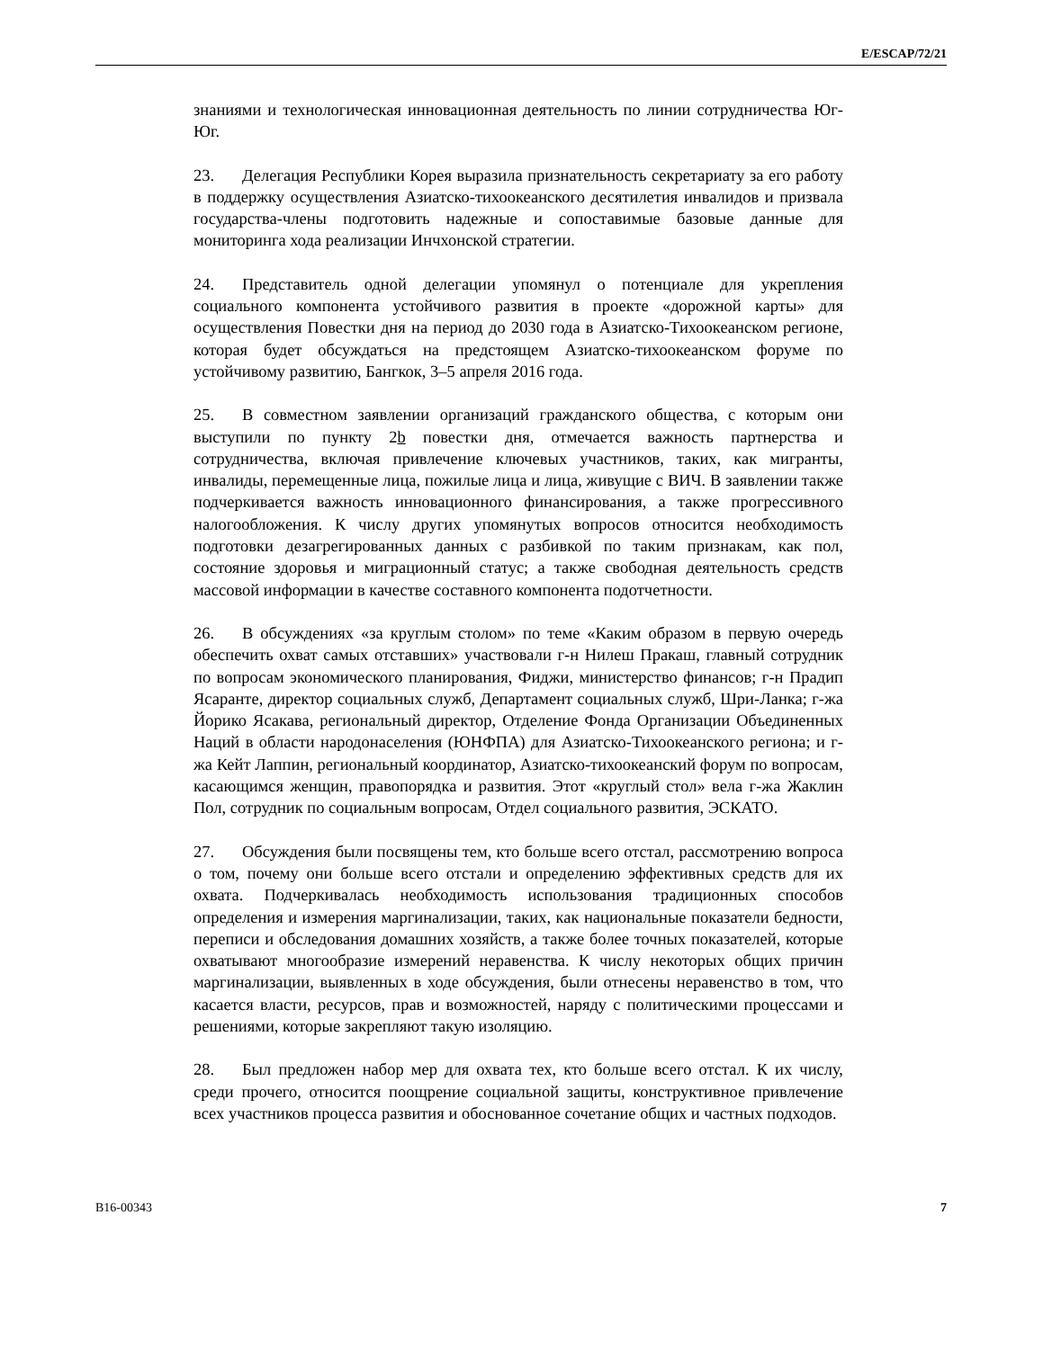E/ESCAP/72/21
знаниями и технологическая инновационная деятельность по линии сотрудничества Юг-Юг.
23. Делегация Республики Корея выразила признательность секретариату за его работу в поддержку осуществления Азиатско-тихоокеанского десятилетия инвалидов и призвала государства-члены подготовить надежные и сопоставимые базовые данные для мониторинга хода реализации Инчхонской стратегии.
24. Представитель одной делегации упомянул о потенциале для укрепления социального компонента устойчивого развития в проекте «дорожной карты» для осуществления Повестки дня на период до 2030 года в Азиатско-Тихоокеанском регионе, которая будет обсуждаться на предстоящем Азиатско-тихоокеанском форуме по устойчивому развитию, Бангкок, 3–5 апреля 2016 года.
25. В совместном заявлении организаций гражданского общества, с которым они выступили по пункту 2b повестки дня, отмечается важность партнерства и сотрудничества, включая привлечение ключевых участников, таких, как мигранты, инвалиды, перемещенные лица, пожилые лица и лица, живущие с ВИЧ. В заявлении также подчеркивается важность инновационного финансирования, а также прогрессивного налогообложения. К числу других упомянутых вопросов относится необходимость подготовки дезагрегированных данных с разбивкой по таким признакам, как пол, состояние здоровья и миграционный статус; а также свободная деятельность средств массовой информации в качестве составного компонента подотчетности.
26. В обсуждениях «за круглым столом» по теме «Каким образом в первую очередь обеспечить охват самых отставших» участвовали г-н Нилеш Пракаш, главный сотрудник по вопросам экономического планирования, Фиджи, министерство финансов; г-н Прадип Ясаранте, директор социальных служб, Департамент социальных служб, Шри-Ланка; г-жа Йорико Ясакава, региональный директор, Отделение Фонда Организации Объединенных Наций в области народонаселения (ЮНФПА) для Азиатско-Тихоокеанского региона; и г-жа Кейт Лаппин, региональный координатор, Азиатско-тихоокеанский форум по вопросам, касающимся женщин, правопорядка и развития. Этот «круглый стол» вела г-жа Жаклин Пол, сотрудник по социальным вопросам, Отдел социального развития, ЭСКАТО.
27. Обсуждения были посвящены тем, кто больше всего отстал, рассмотрению вопроса о том, почему они больше всего отстали и определению эффективных средств для их охвата. Подчеркивалась необходимость использования традиционных способов определения и измерения маргинализации, таких, как национальные показатели бедности, переписи и обследования домашних хозяйств, а также более точных показателей, которые охватывают многообразие измерений неравенства. К числу некоторых общих причин маргинализации, выявленных в ходе обсуждения, были отнесены неравенство в том, что касается власти, ресурсов, прав и возможностей, наряду с политическими процессами и решениями, которые закрепляют такую изоляцию.
28. Был предложен набор мер для охвата тех, кто больше всего отстал. К их числу, среди прочего, относится поощрение социальной защиты, конструктивное привлечение всех участников процесса развития и обоснованное сочетание общих и частных подходов.
B16-00343 7